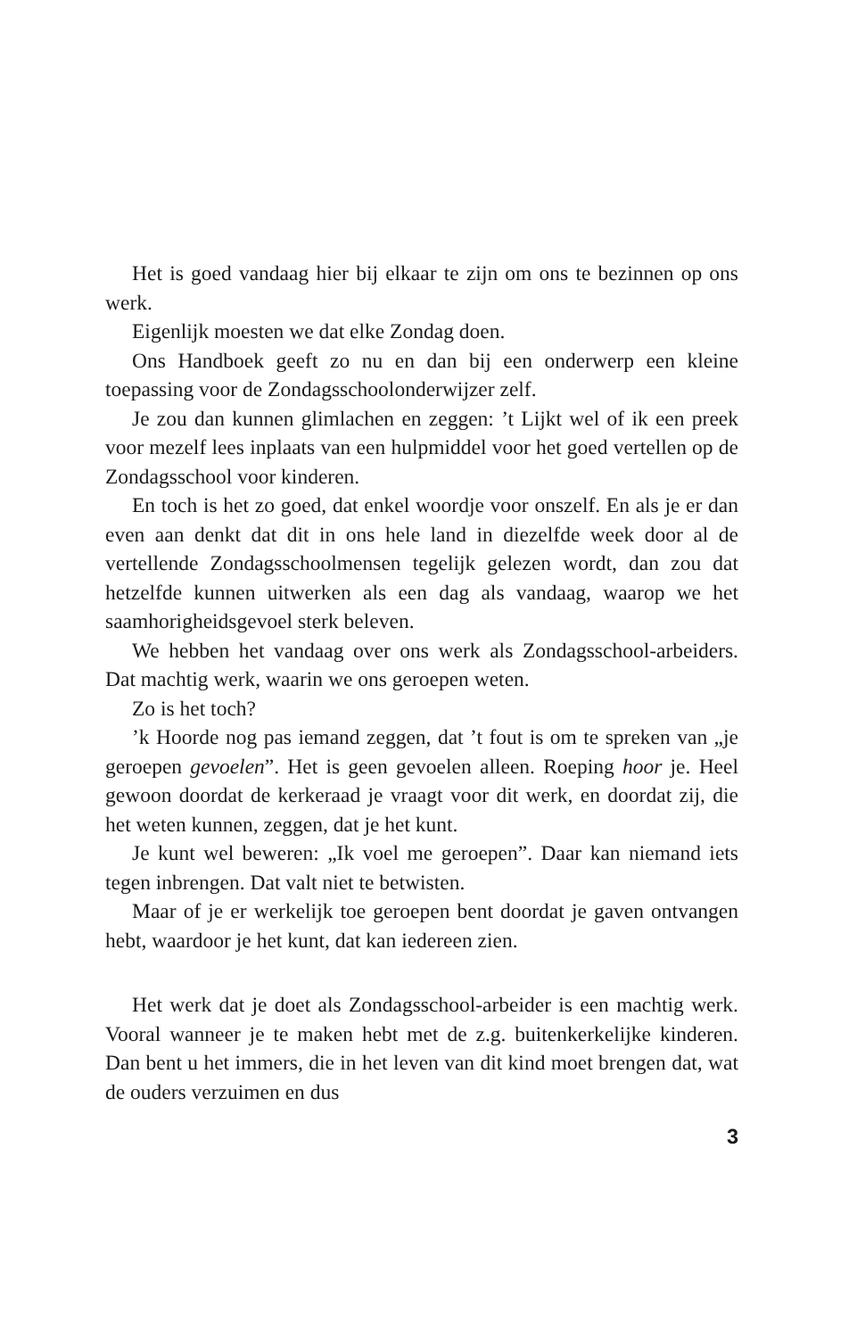Het is goed vandaag hier bij elkaar te zijn om ons te bezinnen op ons werk.
Eigenlijk moesten we dat elke Zondag doen.
Ons Handboek geeft zo nu en dan bij een onderwerp een kleine toepassing voor de Zondagsschoolonderwijzer zelf.
Je zou dan kunnen glimlachen en zeggen: ’t Lijkt wel of ik een preek voor mezelf lees inplaats van een hulpmiddel voor het goed vertellen op de Zondagsschool voor kinderen.
En toch is het zo goed, dat enkel woordje voor onszelf. En als je er dan even aan denkt dat dit in ons hele land in diezelfde week door al de vertellende Zondagsschoolmensen tegelijk gelezen wordt, dan zou dat hetzelfde kunnen uitwerken als een dag als vandaag, waarop we het saamhorigheidsgevoel sterk beleven.
We hebben het vandaag over ons werk als Zondagsschool-arbeiders. Dat machtig werk, waarin we ons geroepen weten.
Zo is het toch?
’k Hoorde nog pas iemand zeggen, dat ’t fout is om te spreken van „je geroepen gevoelen”. Het is geen gevoelen alleen. Roeping hoor je. Heel gewoon doordat de kerkeraad je vraagt voor dit werk, en doordat zij, die het weten kunnen, zeggen, dat je het kunt.
Je kunt wel beweren: „Ik voel me geroepen”. Daar kan niemand iets tegen inbrengen. Dat valt niet te betwisten.
Maar of je er werkelijk toe geroepen bent doordat je gaven ontvangen hebt, waardoor je het kunt, dat kan iedereen zien.
Het werk dat je doet als Zondagsschool-arbeider is een machtig werk. Vooral wanneer je te maken hebt met de z.g. buitenkerkelijke kinderen. Dan bent u het immers, die in het leven van dit kind moet brengen dat, wat de ouders verzuimen en dus
3